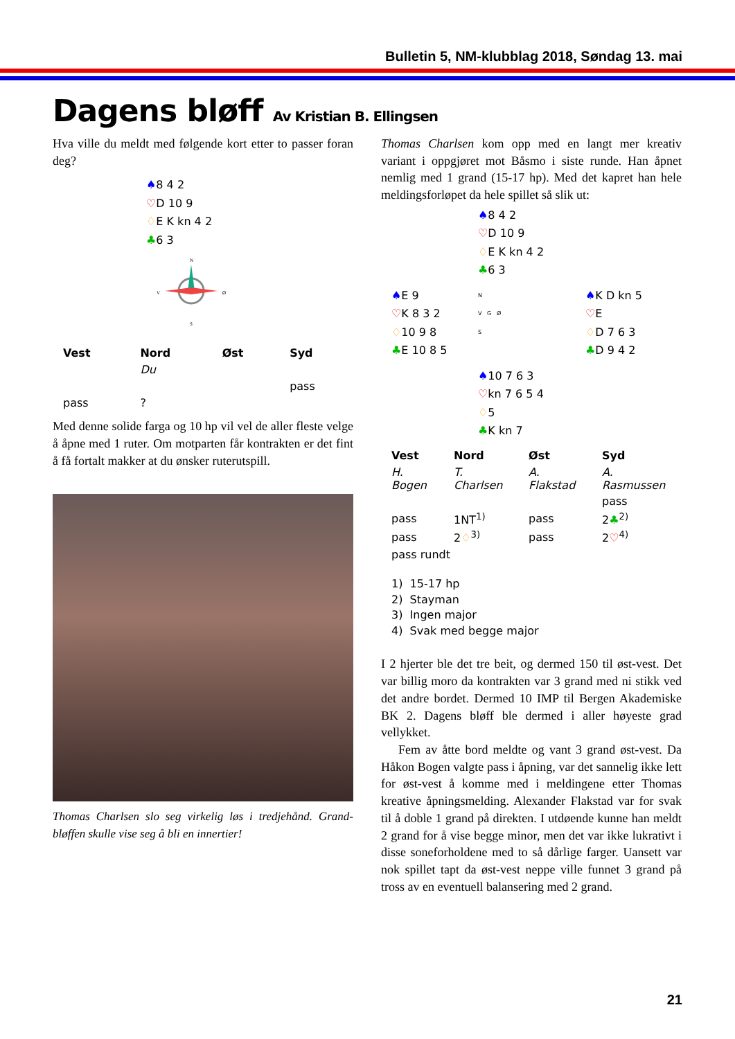Bulletin 5, NM-klubblag 2018, Søndag 13. mai
Dagens bløff Av Kristian B. Ellingsen
Hva ville du meldt med følgende kort etter to passer foran deg?
♠8 4 2
♡D 10 9
♢E K kn 4 2
♣6 3
N
V
Ø
S
| Vest | Nord | Øst | Syd |
| --- | --- | --- | --- |
| | Du | | |
| | | | pass |
| pass | ? | | |
Med denne solide farga og 10 hp vil vel de aller fleste velge å åpne med 1 ruter. Om motparten får kontrakten er det fint å få fortalt makker at du ønsker ruterutspill.
Thomas Charlsen slo seg virkelig løs i tredjehånd. Grand-bløffen skulle vise seg å bli en innertier!
Thomas Charlsen kom opp med en langt mer kreativ variant i oppgjøret mot Båsmo i siste runde. Han åpnet nemlig med 1 grand (15-17 hp). Med det kapret han hele meldingsforløpet da hele spillet så slik ut:
♠8 4 2
♡D 10 9
♢E K kn 4 2
♣6 3
♠E 9
♡K 8 3 2
♢10 9 8
♣E 10 8 5
N
V G Ø
S
♠K D kn 5
♡E
♢D 7 6 3
♣D 9 4 2
♠10 7 6 3
♡kn 7 6 5 4
♢5
♣K kn 7
| Vest | Nord | Øst | Syd |
| --- | --- | --- | --- |
| H. Bogen | T. Charlsen | A. Flakstad | A. Rasmussen |
| | | | pass |
| pass | 1NT<sup>1)</sup> | pass | 2 ♣<sup>2)</sup> |
| pass | 2 ♢<sup>3)</sup> | pass | 2 ♡<sup>4)</sup> |
| pass rundt | | | |
1) 15-17 hp
2) Stayman
3) Ingen major
4) Svak med begge major
I 2 hjerter ble det tre beit, og dermed 150 til øst-vest. Det var billig moro da kontrakten var 3 grand med ni stikk ved det andre bordet. Dermed 10 IMP til Bergen Akademiske BK 2. Dagens bløff ble dermed i aller høyeste grad vellykket.
Fem av åtte bord meldte og vant 3 grand øst-vest. Da Håkon Bogen valgte pass i åpning, var det sannelig ikke lett for øst-vest å komme med i meldingene etter Thomas kreative åpningsmelding. Alexander Flakstad var for svak til å doble 1 grand på direkten. I utdøende kunne han meldt 2 grand for å vise begge minor, men det var ikke lukrativt i disse soneforholdene med to så dårlige farger. Uansett var nok spillet tapt da øst-vest neppe ville funnet 3 grand på tross av en eventuell balansering med 2 grand.
21